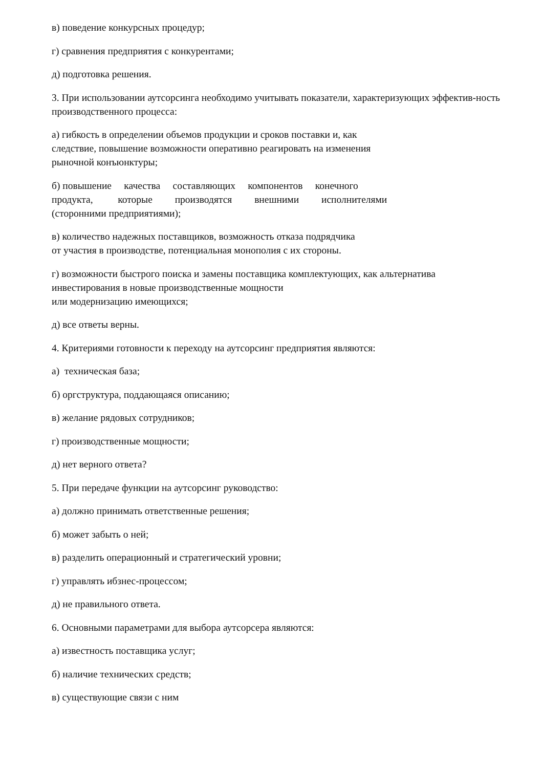в) поведение конкурсных процедур;
г) сравнения предприятия с конкурентами;
д) подготовка решения.
3. При использовании аутсорсинга необходимо учитывать показатели, характеризующих эффектив-ность производственного процесса:
а) гибкость в определении объемов продукции и сроков поставки и, как
следствие, повышение возможности оперативно реагировать на изменения
рыночной конъюнктуры;
б) повышение качества составляющих компонентов конечного
продукта, которые производятся внешними исполнителями
(сторонними предприятиями);
в) количество надежных поставщиков, возможность отказа подрядчика
от участия в производстве, потенциальная монополия с их стороны.
г) возможности быстрого поиска и замены поставщика комплектующих, как альтернатива
инвестирования в новые производственные мощности
или модернизацию имеющихся;
д) все ответы верны.
4. Критериями готовности к переходу на аутсорсинг предприятия являются:
а) техническая база;
б) оргструктура, поддающаяся описанию;
в) желание рядовых сотрудников;
г) производственные мощности;
д) нет верного ответа?
5. При передаче функции на аутсорсинг руководство:
а) должно принимать ответственные решения;
б) может забыть о ней;
в) разделить операционный и стратегический уровни;
г) управлять ибзнес-процессом;
д) не правильного ответа.
6. Основными параметрами для выбора аутсорсера являются:
а) известность поставщика услуг;
б) наличие технических средств;
в) существующие связи с ним